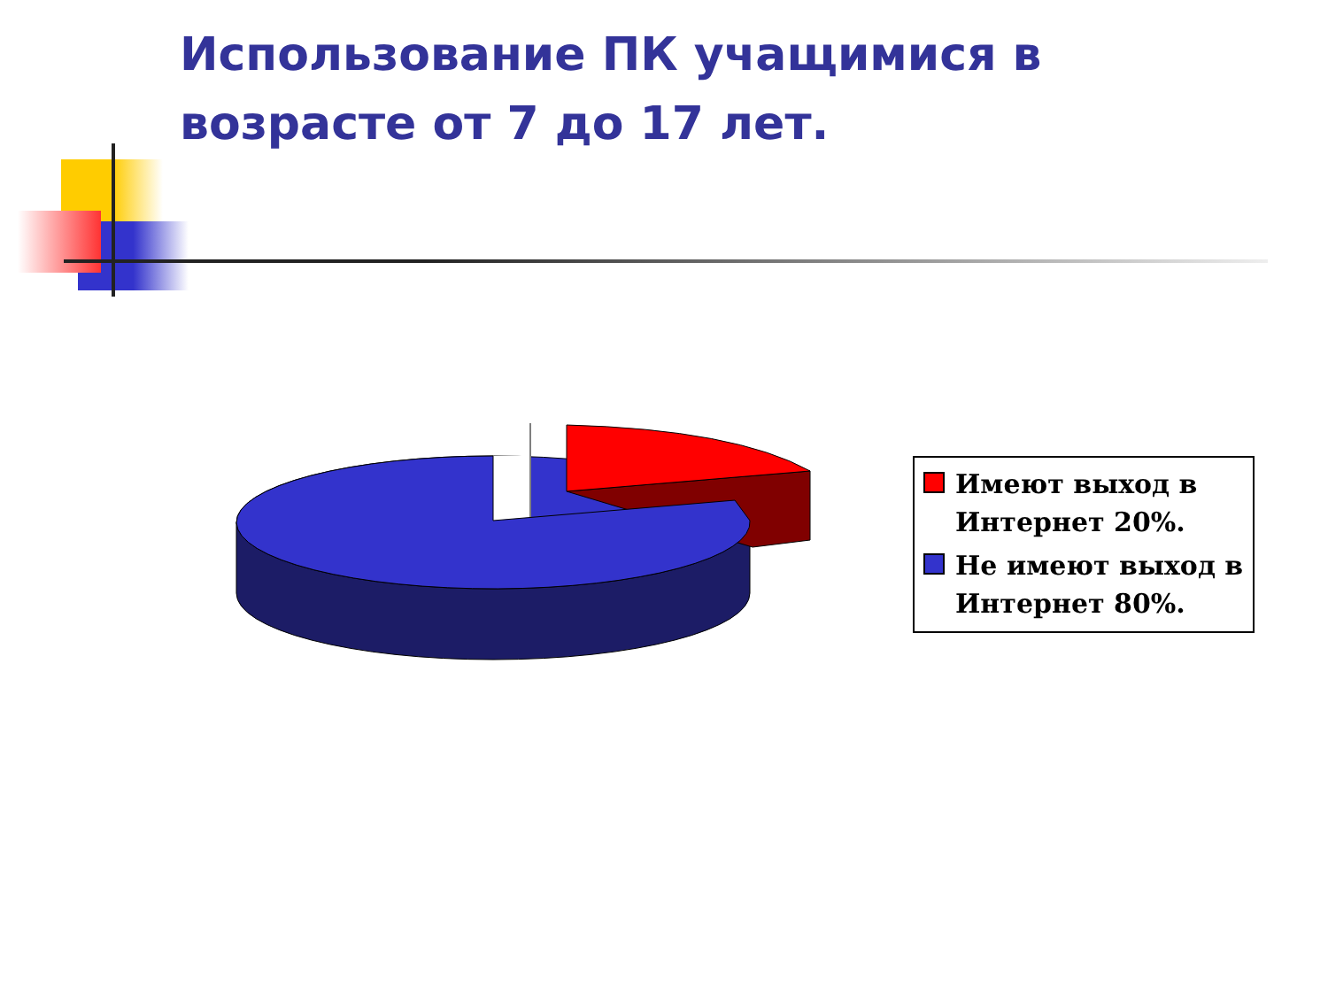Использование ПК учащимися в возрасте от 7 до 17 лет.
Имеют выход в Интернет 20%.
Не имеют выход в Интернет 80%.